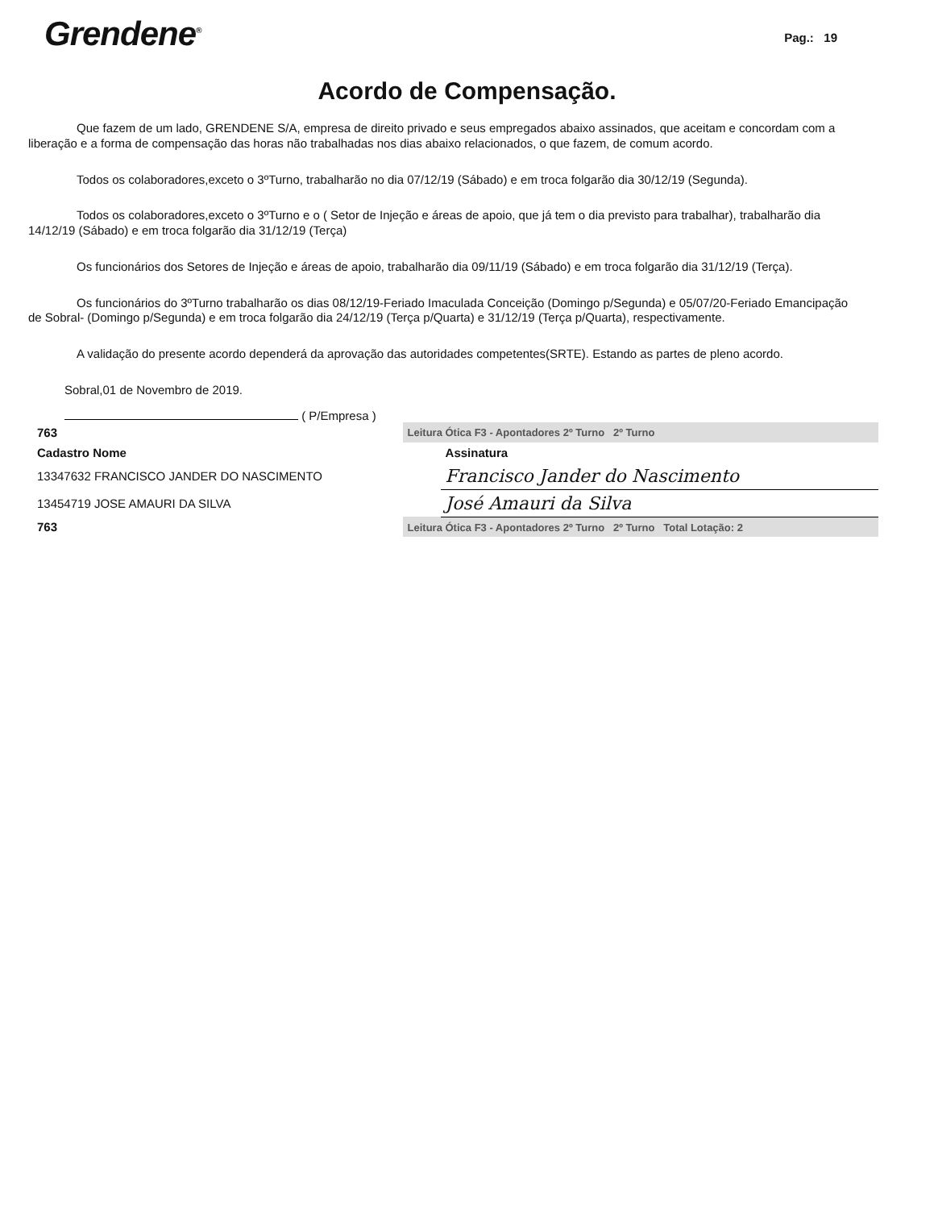Grendene<sup>®</sup>
Pag.: 19
Acordo de Compensação.
Que fazem de um lado, GRENDENE S/A, empresa de direito privado e seus empregados abaixo assinados, que aceitam e concordam com a liberação e a forma de compensação das horas não trabalhadas nos dias abaixo relacionados, o que fazem, de comum acordo.
Todos os colaboradores,exceto o 3ºTurno, trabalharão no dia 07/12/19 (Sábado) e em troca folgarão dia 30/12/19 (Segunda).
Todos os colaboradores,exceto o 3ºTurno e o ( Setor de Injeção e áreas de apoio, que já tem o dia previsto para trabalhar), trabalharão dia 14/12/19 (Sábado) e em troca folgarão dia 31/12/19 (Terça)
Os funcionários dos Setores de Injeção e áreas de apoio, trabalharão dia 09/11/19 (Sábado) e em troca folgarão dia 31/12/19 (Terça).
Os funcionários do 3ºTurno trabalharão os dias 08/12/19-Feriado Imaculada Conceição (Domingo p/Segunda) e 05/07/20-Feriado Emancipação de Sobral- (Domingo p/Segunda) e em troca folgarão dia 24/12/19 (Terça p/Quarta) e 31/12/19 (Terça p/Quarta), respectivamente.
A validação do presente acordo dependerá da aprovação das autoridades competentes(SRTE). Estando as partes de pleno acordo.
Sobral,01 de Novembro de 2019.
( P/Empresa )
| 763 | Leitura Ótica F3 - Apontadores 2º Turno 2º Turno | |
| Cadastro Nome | | Assinatura |
| 13347632 FRANCISCO JANDER DO NASCIMENTO | | Francisco Jander do Nascimento |
| 13454719 JOSE AMAURI DA SILVA | | José Amauri da Silva |
| 763 | Leitura Ótica F3 - Apontadores 2º Turno 2º Turno Total Lotação: 2 | |